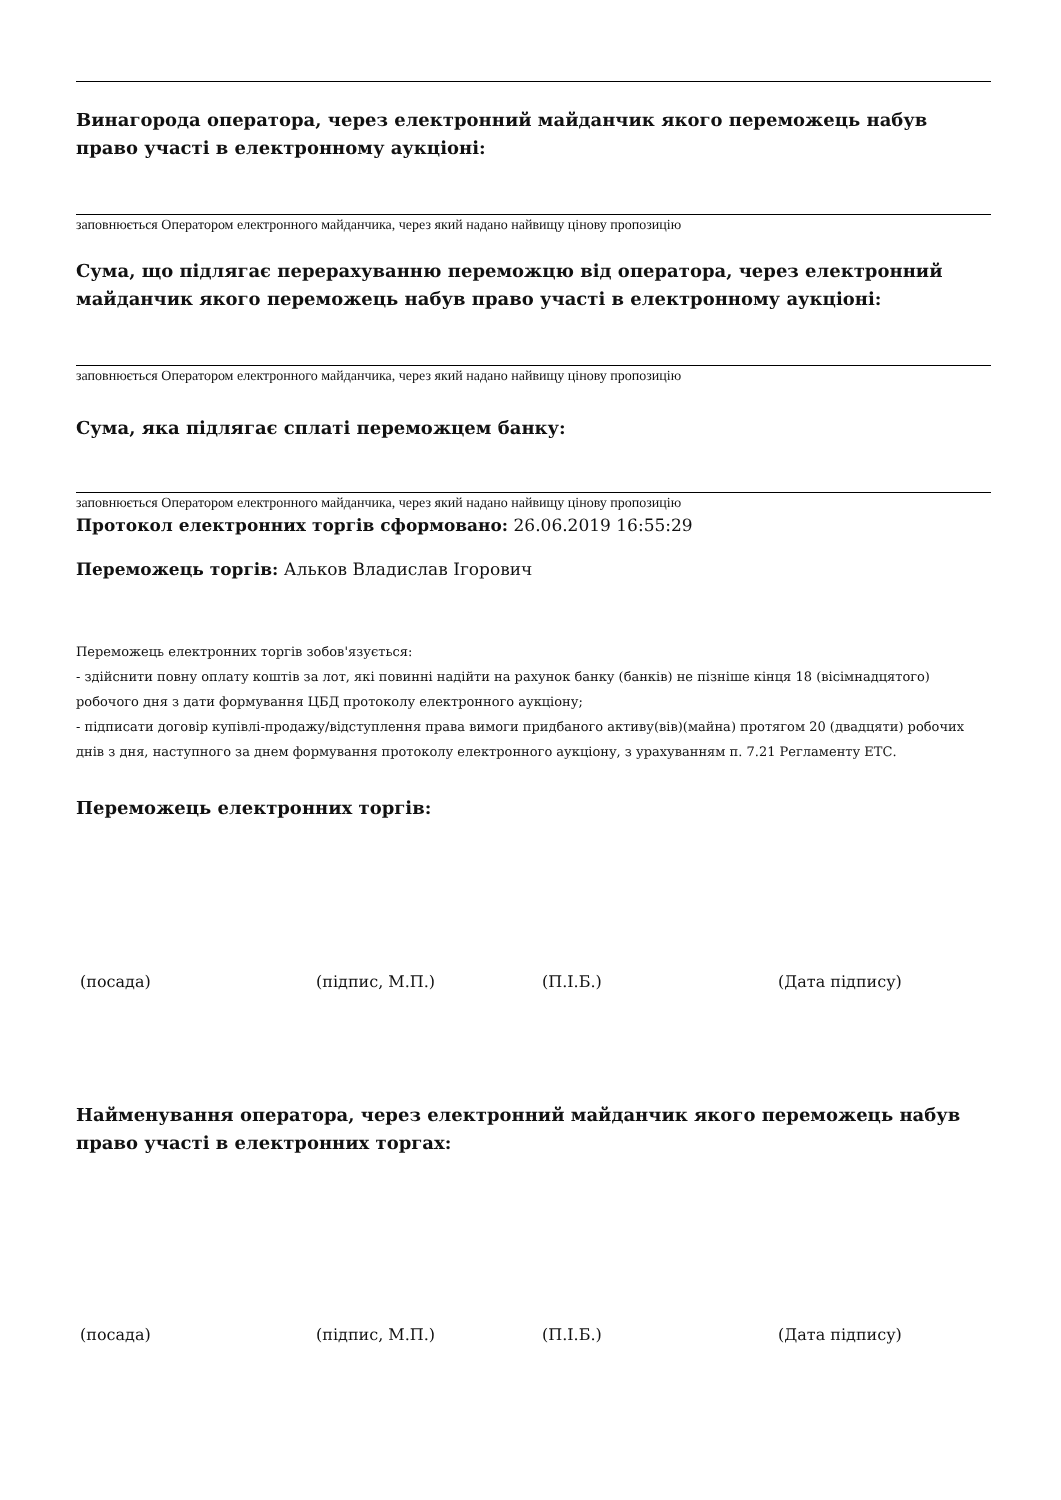Винагорода оператора, через електронний майданчик якого переможець набув право участі в електронному аукціоні:
заповнюється Оператором електронного майданчика, через який надано найвищу цінову пропозицію
Сума, що підлягає перерахуванню переможцю від оператора, через електронний майданчик якого переможець набув право участі в електронному аукціоні:
заповнюється Оператором електронного майданчика, через який надано найвищу цінову пропозицію
Сума, яка підлягає сплаті переможцем банку:
заповнюється Оператором електронного майданчика, через який надано найвищу цінову пропозицію
Протокол електронних торгів сформовано: 26.06.2019 16:55:29
Переможець торгів: Альков Владислав Ігорович
Переможець електронних торгів зобов'язується:
- здійснити повну оплату коштів за лот, які повинні надійти на рахунок банку (банків) не пізніше кінця 18 (вісімнадцятого) робочого дня з дати формування ЦБД протоколу електронного аукціону;
- підписати договір купівлі-продажу/відступлення права вимоги придбаного активу(вів)(майна) протягом 20 (двадцяти) робочих днів з дня, наступного за днем формування протоколу електронного аукціону, з урахуванням п. 7.21 Регламенту ЕТС.
Переможець електронних торгів:
(посада) (підпис, М.П.) (П.І.Б.) (Дата підпису)
Найменування оператора, через електронний майданчик якого переможець набув право участі в електронних торгах:
(посада) (підпис, М.П.) (П.І.Б.) (Дата підпису)